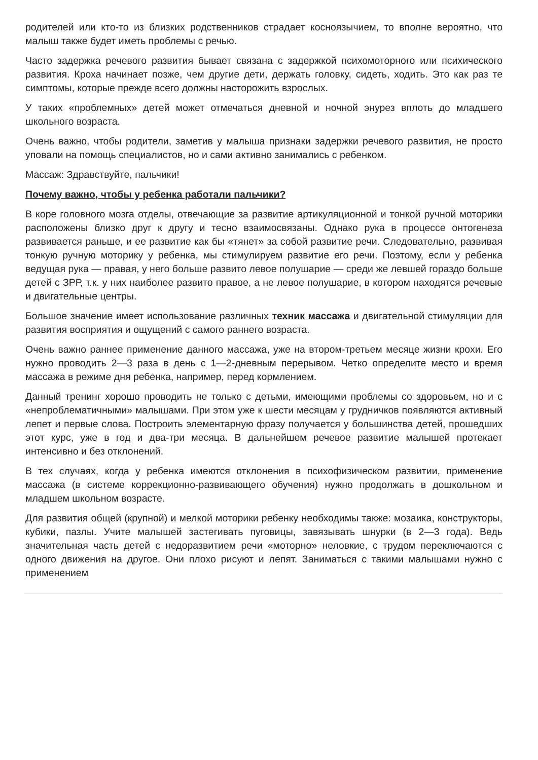родителей или кто-то из близких родственников страдает косноязычием, то вполне вероятно, что малыш также будет иметь проблемы с речью.
Часто задержка речевого развития бывает связана с задержкой психомоторного или психического развития. Кроха начинает позже, чем другие дети, держать головку, сидеть, ходить. Это как раз те симптомы, которые прежде всего должны насторожить взрослых.
У таких «проблемных» детей может отмечаться дневной и ночной энурез вплоть до младшего школьного возраста.
Очень важно, чтобы родители, заметив у малыша признаки задержки речевого развития, не просто уповали на помощь специалистов, но и сами активно занимались с ребенком.
Массаж: Здравствуйте, пальчики!
Почему важно, чтобы у ребенка работали пальчики?
В коре головного мозга отделы, отвечающие за развитие артикуляционной и тонкой ручной моторики расположены близко друг к другу и тесно взаимосвязаны. Однако рука в процессе онтогенеза развивается раньше, и ее развитие как бы «тянет» за собой развитие речи. Следовательно, развивая тонкую ручную моторику у ребенка, мы стимулируем развитие его речи. Поэтому, если у ребенка ведущая рука — правая, у него больше развито левое полушарие — среди же левшей гораздо больше детей с ЗРР, т.к. у них наиболее развито правое, а не левое полушарие, в котором находятся речевые и двигательные центры.
Большое значение имеет использование различных техник массажа и двигательной стимуляции для развития восприятия и ощущений с самого раннего возраста.
Очень важно раннее применение данного массажа, уже на втором-третьем месяце жизни крохи. Его нужно проводить 2—3 раза в день с 1—2-дневным перерывом. Четко определите место и время массажа в режиме дня ребенка, например, перед кормлением.
Данный тренинг хорошо проводить не только с детьми, имеющими проблемы со здоровьем, но и с «непроблематичными» малышами. При этом уже к шести месяцам у грудничков появляются активный лепет и первые слова. Построить элементарную фразу получается у большинства детей, прошедших этот курс, уже в год и два-три месяца. В дальнейшем речевое развитие малышей протекает интенсивно и без отклонений.
В тех случаях, когда у ребенка имеются отклонения в психофизическом развитии, применение массажа (в системе коррекционно-развивающего обучения) нужно продолжать в дошкольном и младшем школьном возрасте.
Для развития общей (крупной) и мелкой моторики ребенку необходимы также: мозаика, конструкторы, кубики, пазлы. Учите малышей застегивать пуговицы, завязывать шнурки (в 2—3 года). Ведь значительная часть детей с недоразвитием речи «моторно» неловкие, с трудом переключаются с одного движения на другое. Они плохо рисуют и лепят. Заниматься с такими малышами нужно с применением